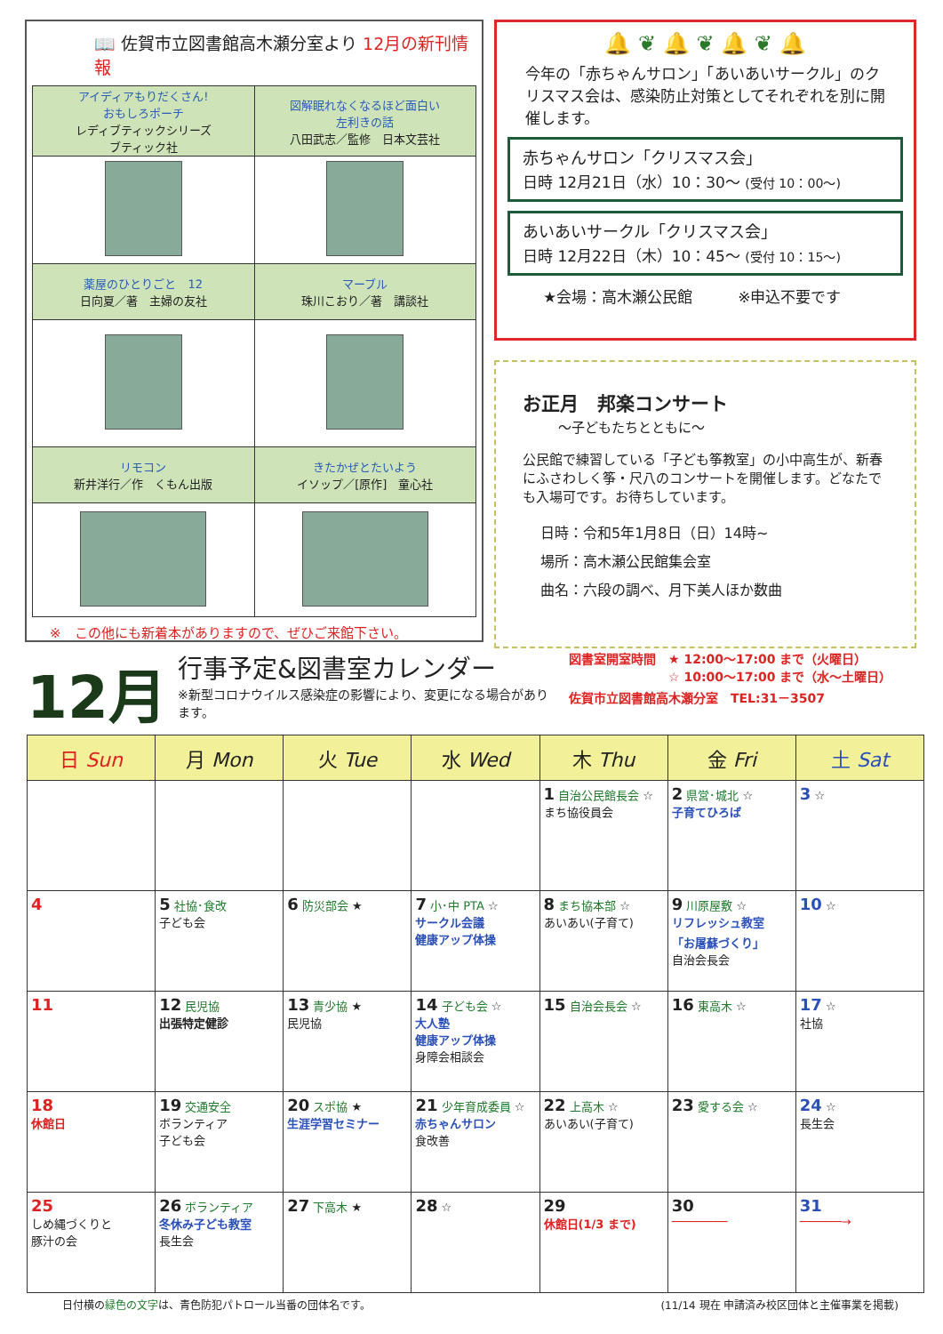📖 佐賀市立図書館高木瀬分室より 12月の新刊情報
| アイディアもりだくさん! おもしろポーチ レディブティックシリーズ ブティック社 | 図解眠れなくなるほど面白い 左利きの話 八田武志／監修 日本文芸社 |
| 薬屋のひとりごと 12 日向夏／著 主婦の友社 | マーブル 珠川こおり／著 講談社 |
| リモコン 新井洋行／作 くもん出版 | きたかぜとたいよう イソップ／[原作] 童心社 |
※　この他にも新着本がありますので、ぜひご来館下さい。
🔔 ❦ 🔔 ❦ 🔔 ❦ 🔔
今年の「赤ちゃんサロン」「あいあいサークル」のクリスマス会は、感染防止対策としてそれぞれを別に開催します。
赤ちゃんサロン「クリスマス会」
日時 12月21日（水）10：30〜 (受付 10：00〜)
あいあいサークル「クリスマス会」
日時 12月22日（木）10：45〜 (受付 10：15〜)
★会場：高木瀬公民館　　　※申込不要です
お正月　邦楽コンサート
〜子どもたちとともに〜
公民館で練習している「子ども筝教室」の小中高生が、新春にふさわしく筝・尺八のコンサートを開催します。どなたでも入場可です。お待ちしています。
日時：令和5年1月8日（日）14時~
場所：高木瀬公民館集会室
曲名：六段の調べ、月下美人ほか数曲
12月
行事予定&図書室カレンダー
※新型コロナウイルス感染症の影響により、変更になる場合があります。
図書室開室時間　★ 12:00〜17:00 まで（火曜日）
　　　　　　　　☆ 10:00〜17:00 まで（水〜土曜日）
佐賀市立図書館高木瀬分室　TEL:31－3507
| 日 Sun | 月 Mon | 火 Tue | 水 Wed | 木 Thu | 金 Fri | 土 Sat |
| --- | --- | --- | --- | --- | --- | --- |
| | | | | 1 自治公民館長会 ☆ まち協役員会 | 2 県営･城北 ☆ 子育てひろば | 3 ☆ |
| 4 | 5 社協･食改 子ども会 | 6 防災部会 ★ | 7 小･中 PTA ☆ サークル会議 健康アップ体操 | 8 まち協本部 ☆ あいあい(子育て) | 9 川原屋敷 ☆ リフレッシュ教室 「お屠蘇づくり」 自治会長会 | 10 ☆ |
| 11 | 12 民児協 出張特定健診 | 13 青少協 ★ 民児協 | 14 子ども会 ☆ 大人塾 健康アップ体操 身障会相談会 | 15 自治会長会 ☆ | 16 東高木 ☆ | 17 ☆ 社協 |
| 18 休館日 | 19 交通安全 ボランティア 子ども会 | 20 スポ協 ★ 生涯学習セミナー | 21 少年育成委員 ☆ 赤ちゃんサロン 食改善 | 22 上高木 ☆ あいあい(子育て) | 23 愛する会 ☆ | 24 ☆ 長生会 |
| 25 しめ縄づくりと 豚汁の会 | 26 ボランティア 冬休み子ども教室 長生会 | 27 下高木 ★ | 28 ☆ | 29 休館日(1/3 まで) | 30 ──────── | 31 ──────→ |
日付横の緑色の文字は、青色防犯パトロール当番の団体名です。 (11/14 現在 申請済み校区団体と主催事業を掲載)